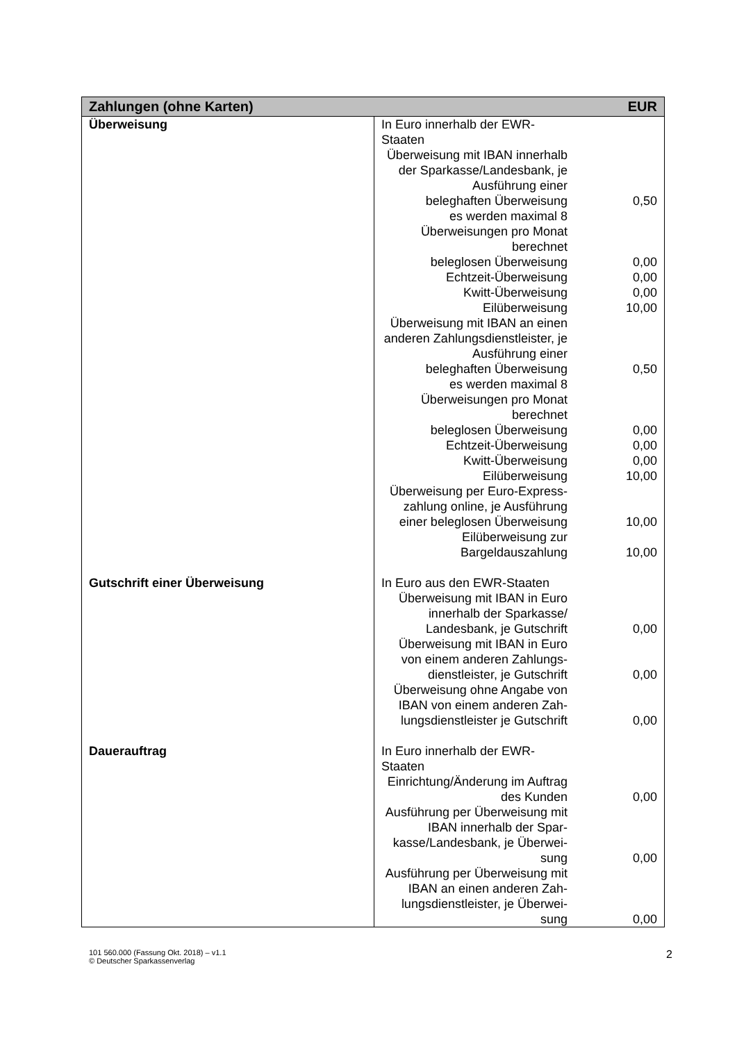| Zahlungen (ohne Karten) | | EUR |
| --- | --- | --- |
| Überweisung | In Euro innerhalb der EWR- Staaten | |
| | Überweisung mit IBAN innerhalb der Sparkasse/Landesbank, je Ausführung einer | |
| | beleghaften Überweisung | 0,50 |
| | es werden maximal 8 Überweisungen pro Monat berechnet | |
| | beleglosen Überweisung | 0,00 |
| | Echtzeit-Überweisung | 0,00 |
| | Kwitt-Überweisung | 0,00 |
| | Eilüberweisung | 10,00 |
| | Überweisung mit IBAN an einen anderen Zahlungsdienstleister, je Ausführung einer | |
| | beleghaften Überweisung | 0,50 |
| | es werden maximal 8 Überweisungen pro Monat berechnet | |
| | beleglosen Überweisung | 0,00 |
| | Echtzeit-Überweisung | 0,00 |
| | Kwitt-Überweisung | 0,00 |
| | Eilüberweisung | 10,00 |
| | Überweisung per Euro-Express-zahlung online, je Ausführung einer beleglosen Überweisung | 10,00 |
| | Eilüberweisung zur Bargeldauszahlung | 10,00 |
| Gutschrift einer Überweisung | In Euro aus den EWR-Staaten | |
| | Überweisung mit IBAN in Euro innerhalb der Sparkasse/ Landesbank, je Gutschrift | 0,00 |
| | Überweisung mit IBAN in Euro von einem anderen Zahlungs-dienstleister, je Gutschrift | 0,00 |
| | Überweisung ohne Angabe von IBAN von einem anderen Zah-lungsdienstleister je Gutschrift | 0,00 |
| Dauerauftrag | In Euro innerhalb der EWR- Staaten | |
| | Einrichtung/Änderung im Auftrag des Kunden | 0,00 |
| | Ausführung per Überweisung mit IBAN innerhalb der Spar-kasse/Landesbank, je Überwei-sung | 0,00 |
| | Ausführung per Überweisung mit IBAN an einen anderen Zah-lungsdienstleister, je Überwei-sung | 0,00 |
101 560.000 (Fassung Okt. 2018) – v1.1
© Deutscher Sparkassenverlag
2